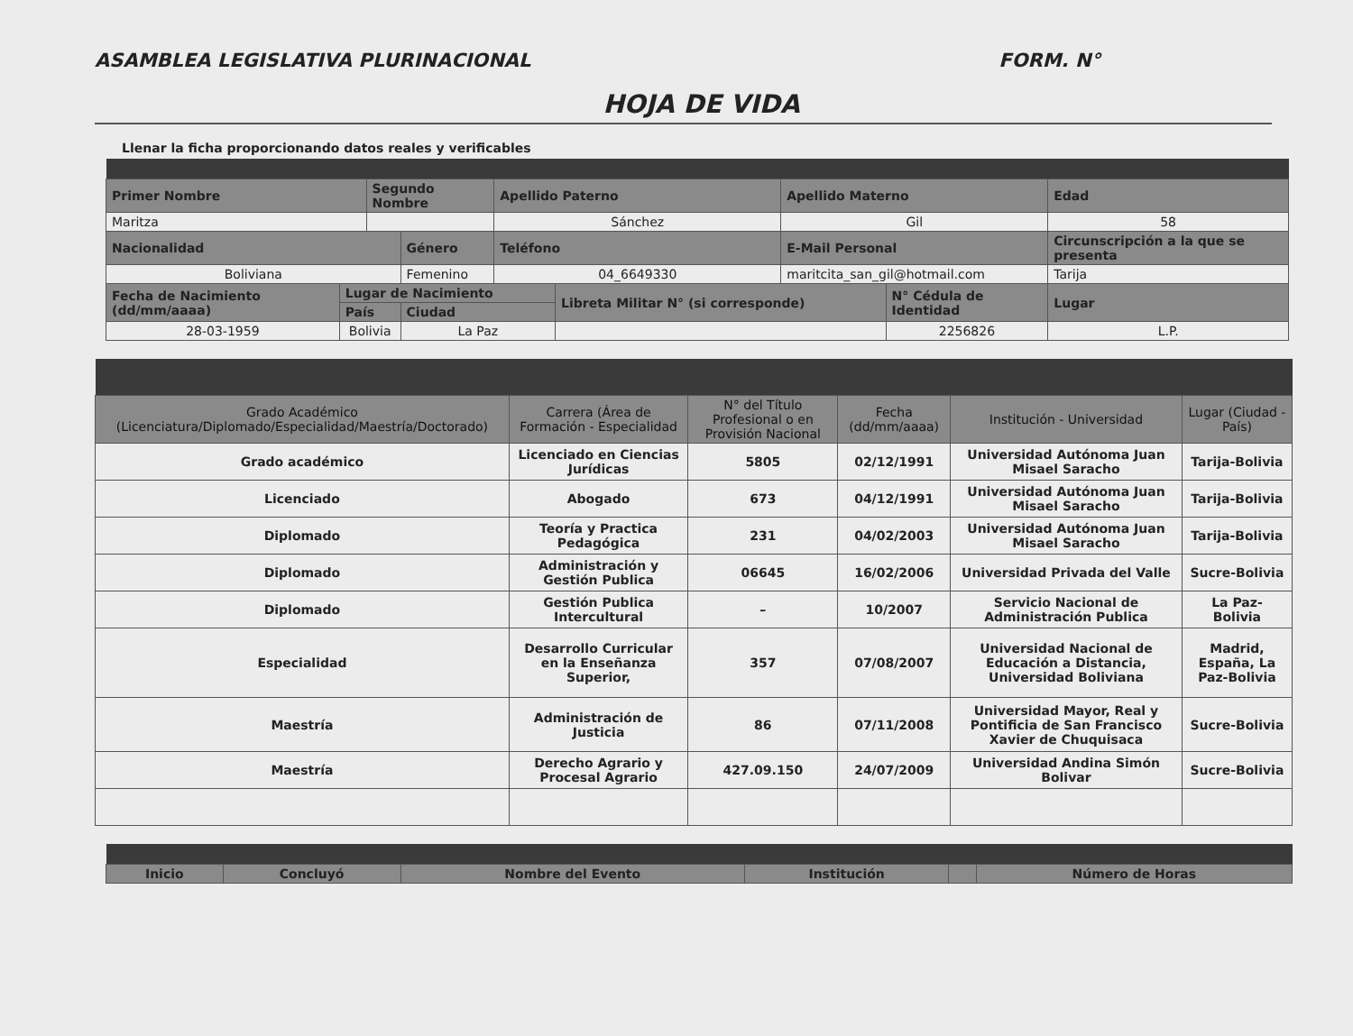ASAMBLEA LEGISLATIVA PLURINACIONAL FORM. N°
HOJA DE VIDA
Llenar la ficha proporcionando datos reales y verificables
| Primer Nombre | | Segundo Nombre | | Apellido Paterno | | Apellido Materno | | Edad | |
| --- | --- | --- | --- | --- | --- | --- | --- | --- | --- |
| Maritza | | | | Sánchez | | Gil | | 58 | |
| Nacionalidad | | | Género | Teléfono | | E-Mail Personal | | Circunscripción a la que se presenta | |
| Boliviana | | | Femenino | 04_6649330 | | maritcita_san_gil@hotmail.com | | Tarija | |
| Fecha de Nacimiento (dd/mm/aaaa) | Lugar de Nacimiento | | | | Libreta Militar N° (si corresponde) | | N° Cédula de Identidad | | Lugar |
| | País | | Ciudad | | | | | | |
| 28-03-1959 | Bolivia | | La Paz | | | | 2256826 | | L.P. |
| Grado Académico (Licenciatura/Diplomado/Especialidad/Maestría/Doctorado) | Carrera (Área de Formación - Especialidad | N° del Título Profesional o en Provisión Nacional | Fecha (dd/mm/aaaa) | Institución - Universidad | Lugar (Ciudad - País) |
| --- | --- | --- | --- | --- | --- |
| Grado académico | Licenciado en Ciencias Jurídicas | 5805 | 02/12/1991 | Universidad Autónoma Juan Misael Saracho | Tarija-Bolivia |
| Licenciado | Abogado | 673 | 04/12/1991 | Universidad Autónoma Juan Misael Saracho | Tarija-Bolivia |
| Diplomado | Teoría y Practica Pedagógica | 231 | 04/02/2003 | Universidad Autónoma Juan Misael Saracho | Tarija-Bolivia |
| Diplomado | Administración y Gestión Publica | 06645 | 16/02/2006 | Universidad Privada del Valle | Sucre-Bolivia |
| Diplomado | Gestión Publica Intercultural | – | 10/2007 | Servicio Nacional de Administración Publica | La Paz-Bolivia |
| Especialidad | Desarrollo Curricular en la Enseñanza Superior, | 357 | 07/08/2007 | Universidad Nacional de Educación a Distancia, Universidad Boliviana | Madrid, España, La Paz-Bolivia |
| Maestría | Administración de Justicia | 86 | 07/11/2008 | Universidad Mayor, Real y Pontificia de San Francisco Xavier de Chuquisaca | Sucre-Bolivia |
| Maestría | Derecho Agrario y Procesal Agrario | 427.09.150 | 24/07/2009 | Universidad Andina Simón Bolivar | Sucre-Bolivia |
| Inicio | Concluyó | Nombre del Evento | Institución | | Número de Horas |
| --- | --- | --- | --- | --- | --- |